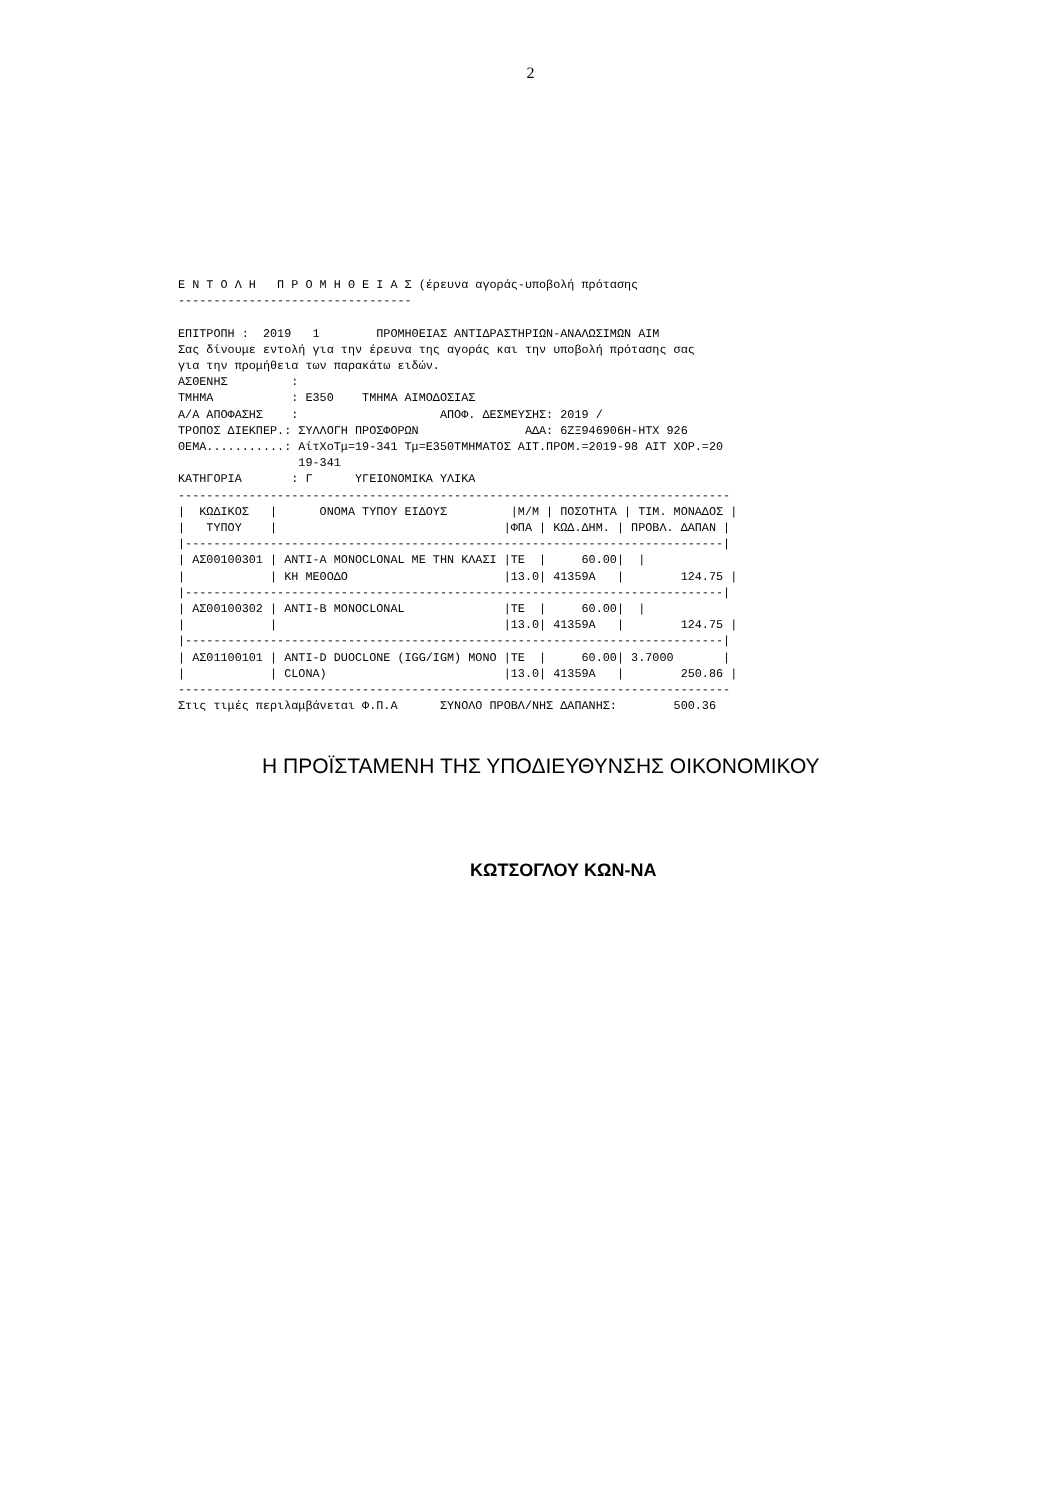2
Ε Ν Τ Ο Λ Η   Π Ρ Ο Μ Η Θ Ε Ι Α Σ (έρευνα αγοράς-υποβολή πρότασης
---------------------------------

ΕΠΙΤΡΟΠΗ :  2019   1        ΠΡΟΜΗΘΕΙΑΣ ΑΝΤΙΔΡΑΣΤΗΡΙΩΝ-ΑΝΑΛΩΣΙΜΩΝ ΑΙΜ
Σας δίνουμε εντολή για την έρευνα της αγοράς και την υποβολή πρότασης σας
για την προμήθεια των παρακάτω ειδών.
ΑΣΘΕΝΗΣ         :
ΤΜΗΜΑ           : Ε350    ΤΜΗΜΑ ΑΙΜΟΔΟΣΙΑΣ
Α/Α ΑΠΟΦΑΣΗΣ    :                    ΑΠΟΦ. ΔΕΣΜΕΥΣΗΣ: 2019 /
ΤΡΟΠΟΣ ΔΙΕΚΠΕΡ.: ΣΥΛΛΟΓΗ ΠΡΟΣΦΟΡΩΝ               ΑΔΑ: 6ΖΞ946906Η-ΗΤΧ 926
ΘΕΜΑ...........: ΑίτΧοΤμ=19-341 Τμ=Ε350ΤΜΗΜΑΤΟΣ ΑΙΤ.ΠΡΟΜ.=2019-98 ΑΙΤ ΧΟΡ.=20
                 19-341
ΚΑΤΗΓΟΡΙΑ       : Γ      ΥΓΕΙΟΝΟΜΙΚΑ ΥΛΙΚΑ
------------------------------------------------------------------------------
|  ΚΩΔΙΚΟΣ   |      ΟΝΟΜΑ ΤΥΠΟΥ ΕΙΔΟΥΣ         |Μ/Μ | ΠΟΣΟΤΗΤΑ | ΤΙΜ. ΜΟΝΑΔΟΣ |
|   ΤΥΠΟΥ    |                                |ΦΠΑ | ΚΩΔ.ΔΗΜ. | ΠΡΟΒΛ. ΔΑΠΑΝ |
|----------------------------------------------------------------------------|
| ΑΣ00100301 | ΑΝΤΙ-A MONOCLONAL ΜΕ ΤΗΝ ΚΛΑΣΙ |ΤΕ  |     60.00|  |
|            | ΚΗ ΜΕΘΟΔΟ                      |13.0| 41359Α   |        124.75 |
|----------------------------------------------------------------------------|
| ΑΣ00100302 | ΑΝΤΙ-B MONOCLONAL              |ΤΕ  |     60.00|  |
|            |                                |13.0| 41359Α   |        124.75 |
|----------------------------------------------------------------------------|
| ΑΣ01100101 | ΑΝΤΙ-D DUOCLONE (IGG/IGM) MONO |ΤΕ  |     60.00| 3.7000       |
|            | CLONA)                         |13.0| 41359Α   |        250.86 |
------------------------------------------------------------------------------
Στις τιμές περιλαμβάνεται Φ.Π.Α      ΣΥΝΟΛΟ ΠΡΟΒΛ/ΝΗΣ ΔΑΠΑΝΗΣ:        500.36
Η ΠΡΟΪΣΤΑΜΕΝΗ ΤΗΣ ΥΠΟΔΙΕΥΘΥΝΣΗΣ ΟΙΚΟΝΟΜΙΚΟΥ
ΚΩΤΣΟΓΛΟΥ ΚΩΝ-ΝΑ